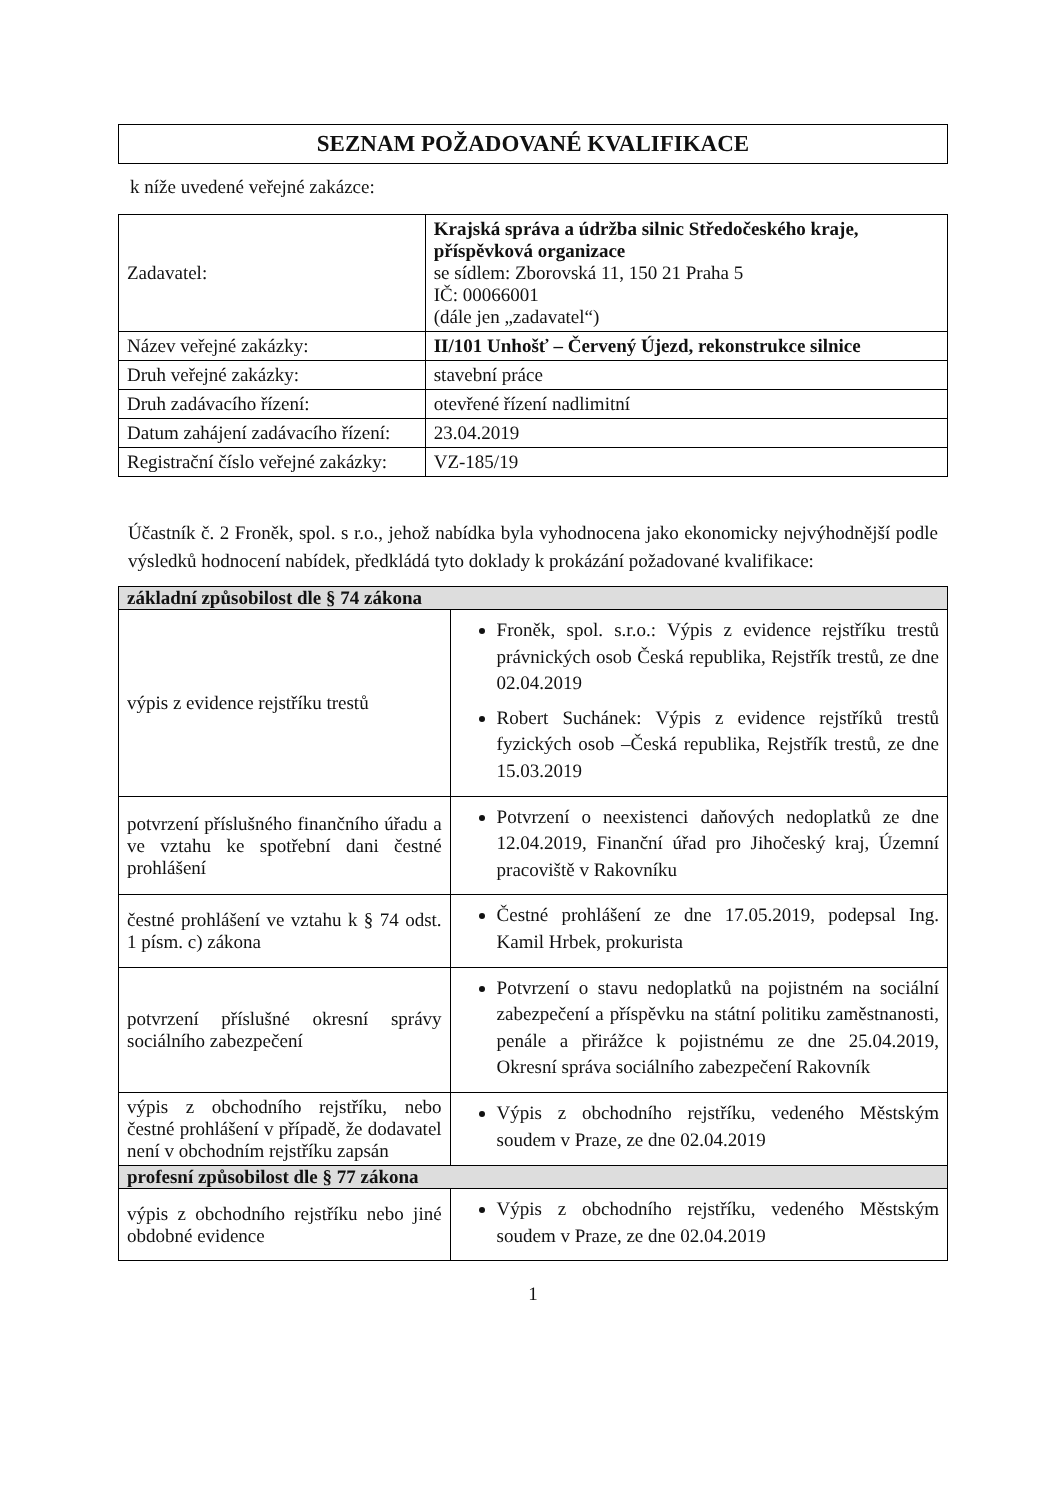SEZNAM POŽADOVANÉ KVALIFIKACE
k níže uvedené veřejné zakázce:
| Zadavatel: | Krajská správa a údržba silnic Středočeského kraje, příspěvková organizace se sídlem: Zborovská 11, 150 21 Praha 5 IČ: 00066001 (dále jen „zadavatel“) |
| Název veřejné zakázky: | II/101 Unhošť – Červený Újezd, rekonstrukce silnice |
| Druh veřejné zakázky: | stavební práce |
| Druh zadávacího řízení: | otevřené řízení nadlimitní |
| Datum zahájení zadávacího řízení: | 23.04.2019 |
| Registrační číslo veřejné zakázky: | VZ-185/19 |
Účastník č. 2 Froněk, spol. s r.o., jehož nabídka byla vyhodnocena jako ekonomicky nejvýhodnější podle výsledků hodnocení nabídek, předkládá tyto doklady k prokázání požadované kvalifikace:
| základní způsobilost dle § 74 zákona | |
| výpis z evidence rejstříku trestů | Froněk, spol. s.r.o.: Výpis z evidence rejstříku trestů právnických osob Česká republika, Rejstřík trestů, ze dne 02.04.2019 Robert Suchánek: Výpis z evidence rejstříků trestů fyzických osob –Česká republika, Rejstřík trestů, ze dne 15.03.2019 |
| potvrzení příslušného finančního úřadu a ve vztahu ke spotřební dani čestné prohlášení | Potvrzení o neexistenci daňových nedoplatků ze dne 12.04.2019, Finanční úřad pro Jihočeský kraj, Územní pracoviště v Rakovníku |
| čestné prohlášení ve vztahu k § 74 odst. 1 písm. c) zákona | Čestné prohlášení ze dne 17.05.2019, podepsal Ing. Kamil Hrbek, prokurista |
| potvrzení příslušné okresní správy sociálního zabezpečení | Potvrzení o stavu nedoplatků na pojistném na sociální zabezpečení a příspěvku na státní politiku zaměstnanosti, penále a přirážce k pojistnému ze dne 25.04.2019, Okresní správa sociálního zabezpečení Rakovník |
| výpis z obchodního rejstříku, nebo čestné prohlášení v případě, že dodavatel není v obchodním rejstříku zapsán | Výpis z obchodního rejstříku, vedeného Městským soudem v Praze, ze dne 02.04.2019 |
| profesní způsobilost dle § 77 zákona | |
| výpis z obchodního rejstříku nebo jiné obdobné evidence | Výpis z obchodního rejstříku, vedeného Městským soudem v Praze, ze dne 02.04.2019 |
1